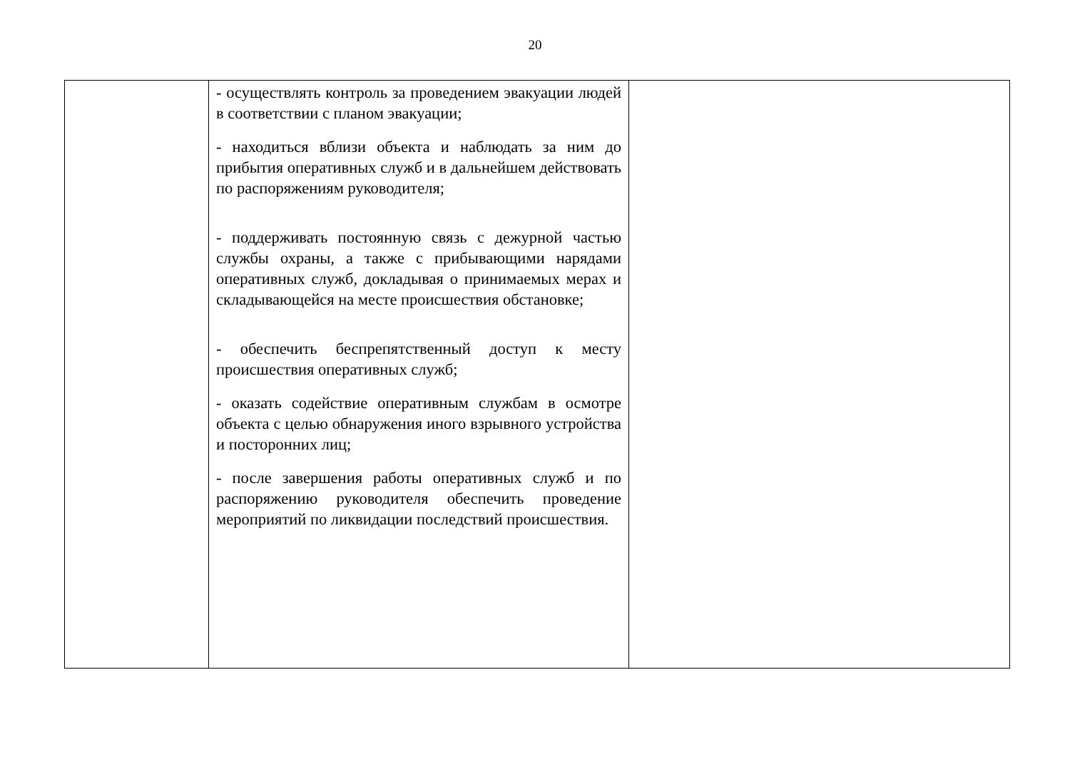20
| | - осуществлять контроль за проведением эвакуации людей в соответствии с планом эвакуации; - находиться вблизи объекта и наблюдать за ним до прибытия оперативных служб и в дальнейшем действовать по распоряжениям руководителя; - поддерживать постоянную связь с дежурной частью службы охраны, а также с прибывающими нарядами оперативных служб, докладывая о принимаемых мерах и складывающейся на месте происшествия обстановке; - обеспечить беспрепятственный доступ к месту происшествия оперативных служб; - оказать содействие оперативным службам в осмотре объекта с целью обнаружения иного взрывного устройства и посторонних лиц; - после завершения работы оперативных служб и по распоряжению руководителя обеспечить проведение мероприятий по ликвидации последствий происшествия. | |